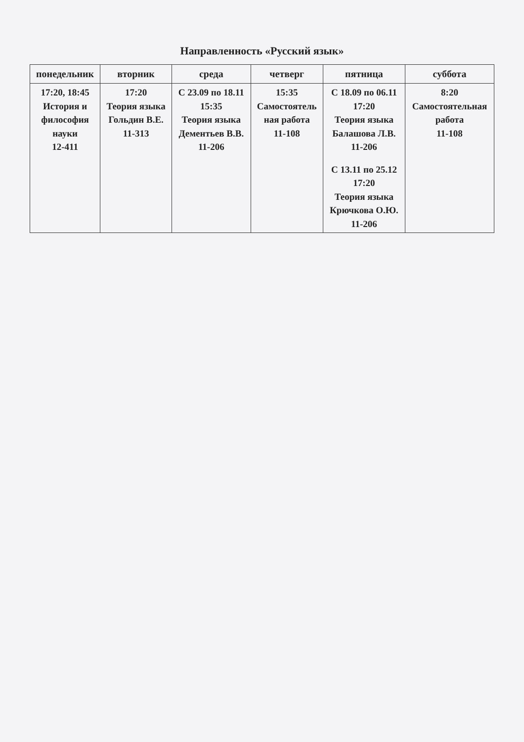Направленность «Русский язык»
| понедельник | вторник | среда | четверг | пятница | суббота |
| --- | --- | --- | --- | --- | --- |
| 17:20, 18:45 История и философия науки 12-411 | 17:20 Теория языка Гольдин В.Е. 11-313 | С 23.09 по 18.11 15:35 Теория языка Дементьев В.В. 11-206 | 15:35 Самостоятель ная работа 11-108 | С 18.09 по 06.11 17:20 Теория языка Балашова Л.В. 11-206 С 13.11 по 25.12 17:20 Теория языка Крючкова О.Ю. 11-206 | 8:20 Самостоятельная работа 11-108 |